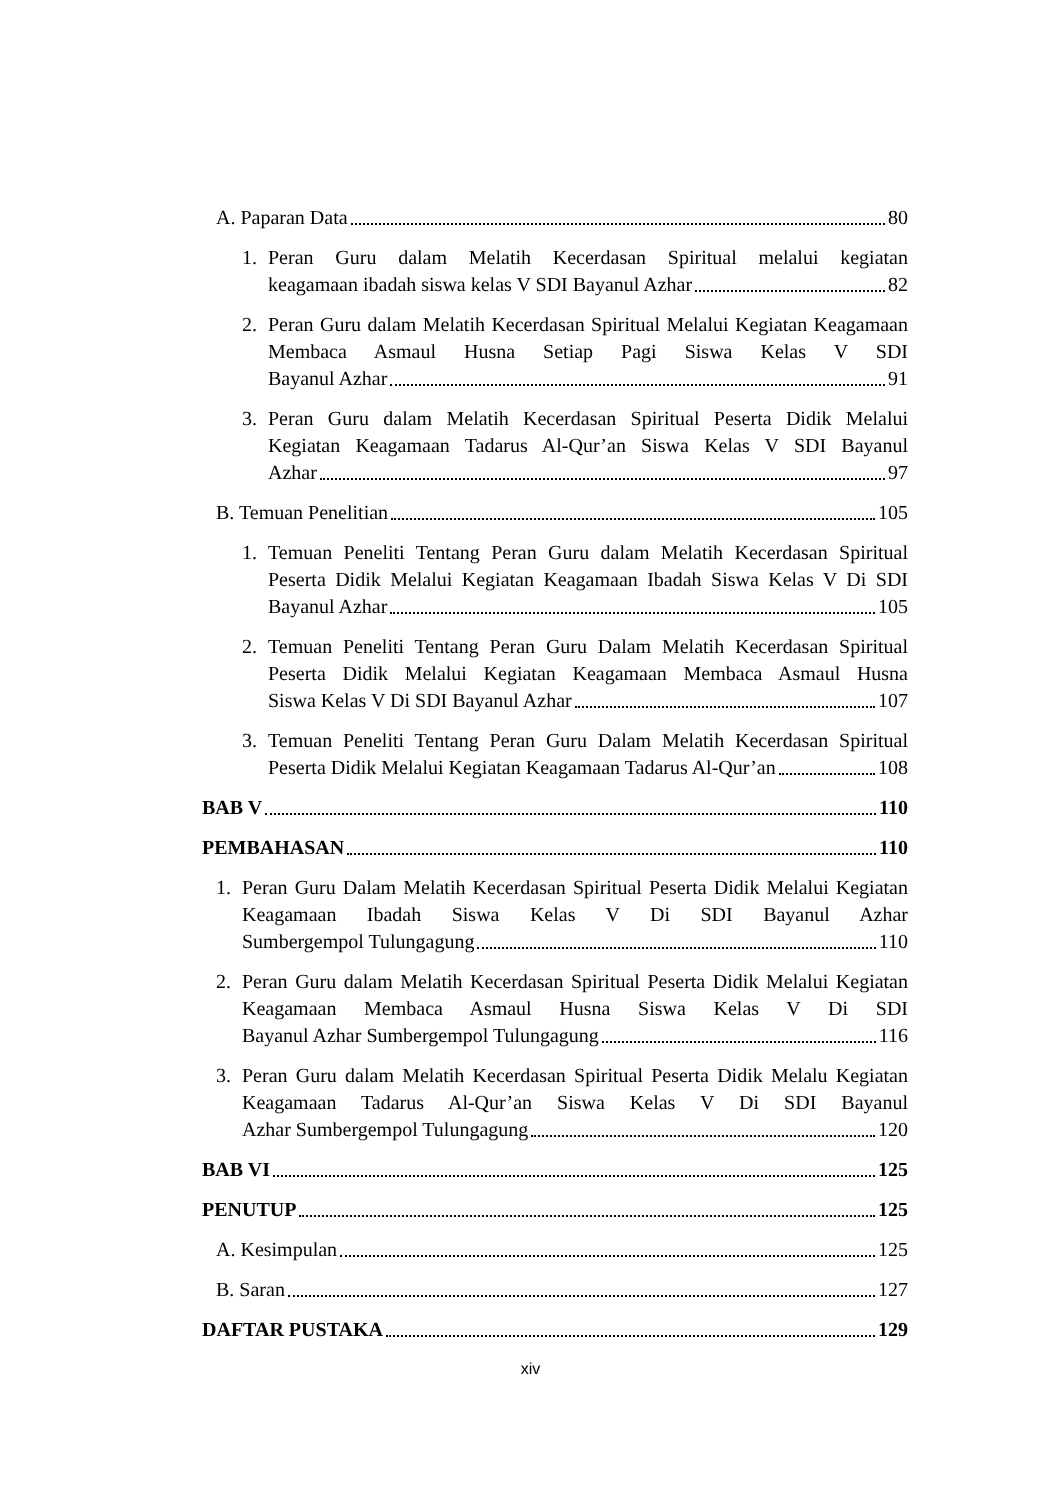A. Paparan Data 80
1. Peran Guru dalam Melatih Kecerdasan Spiritual melalui kegiatan
keagamaan ibadah siswa kelas V SDI Bayanul Azhar 82
2. Peran Guru dalam Melatih Kecerdasan Spiritual Melalui Kegiatan Keagamaan Membaca Asmaul Husna Setiap Pagi Siswa Kelas V SDI
Bayanul Azhar 91
3. Peran Guru dalam Melatih Kecerdasan Spiritual Peserta Didik Melalui Kegiatan Keagamaan Tadarus Al-Qur’an Siswa Kelas V SDI Bayanul
Azhar 97
B. Temuan Penelitian 105
1. Temuan Peneliti Tentang Peran Guru dalam Melatih Kecerdasan Spiritual Peserta Didik Melalui Kegiatan Keagamaan Ibadah Siswa Kelas V Di SDI
Bayanul Azhar 105
2. Temuan Peneliti Tentang Peran Guru Dalam Melatih Kecerdasan Spiritual Peserta Didik Melalui Kegiatan Keagamaan Membaca Asmaul Husna
Siswa Kelas V Di SDI Bayanul Azhar 107
3. Temuan Peneliti Tentang Peran Guru Dalam Melatih Kecerdasan Spiritual
Peserta Didik Melalui Kegiatan Keagamaan Tadarus Al-Qur’an 108
BAB V 110
PEMBAHASAN 110
1. Peran Guru Dalam Melatih Kecerdasan Spiritual Peserta Didik Melalui Kegiatan Keagamaan Ibadah Siswa Kelas V Di SDI Bayanul Azhar
Sumbergempol Tulungagung 110
2. Peran Guru dalam Melatih Kecerdasan Spiritual Peserta Didik Melalui Kegiatan Keagamaan Membaca Asmaul Husna Siswa Kelas V Di SDI
Bayanul Azhar Sumbergempol Tulungagung 116
3. Peran Guru dalam Melatih Kecerdasan Spiritual Peserta Didik Melalu Kegiatan Keagamaan Tadarus Al-Qur’an Siswa Kelas V Di SDI Bayanul
Azhar Sumbergempol Tulungagung 120
BAB VI 125
PENUTUP 125
A. Kesimpulan 125
B. Saran 127
DAFTAR PUSTAKA 129
xiv